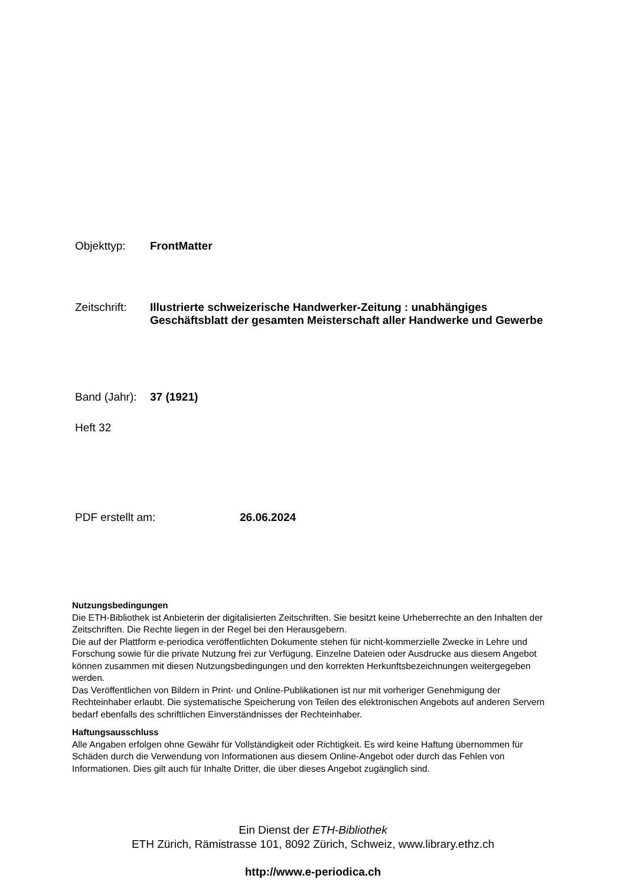Objekttyp: FrontMatter
Zeitschrift:
Illustrierte schweizerische Handwerker-Zeitung : unabhängiges Geschäftsblatt der gesamten Meisterschaft aller Handwerke und Gewerbe
Band (Jahr):
37 (1921)
Heft 32
PDF erstellt am: 26.06.2024
Nutzungsbedingungen
Die ETH-Bibliothek ist Anbieterin der digitalisierten Zeitschriften. Sie besitzt keine Urheberrechte an den Inhalten der Zeitschriften. Die Rechte liegen in der Regel bei den Herausgebern.
Die auf der Plattform e-periodica veröffentlichten Dokumente stehen für nicht-kommerzielle Zwecke in Lehre und Forschung sowie für die private Nutzung frei zur Verfügung. Einzelne Dateien oder Ausdrucke aus diesem Angebot können zusammen mit diesen Nutzungsbedingungen und den korrekten Herkunftsbezeichnungen weitergegeben werden.
Das Veröffentlichen von Bildern in Print- und Online-Publikationen ist nur mit vorheriger Genehmigung der Rechteinhaber erlaubt. Die systematische Speicherung von Teilen des elektronischen Angebots auf anderen Servern bedarf ebenfalls des schriftlichen Einverständnisses der Rechteinhaber.
Haftungsausschluss
Alle Angaben erfolgen ohne Gewähr für Vollständigkeit oder Richtigkeit. Es wird keine Haftung übernommen für Schäden durch die Verwendung von Informationen aus diesem Online-Angebot oder durch das Fehlen von Informationen. Dies gilt auch für Inhalte Dritter, die über dieses Angebot zugänglich sind.
Ein Dienst der ETH-Bibliothek
ETH Zürich, Rämistrasse 101, 8092 Zürich, Schweiz, www.library.ethz.ch
http://www.e-periodica.ch